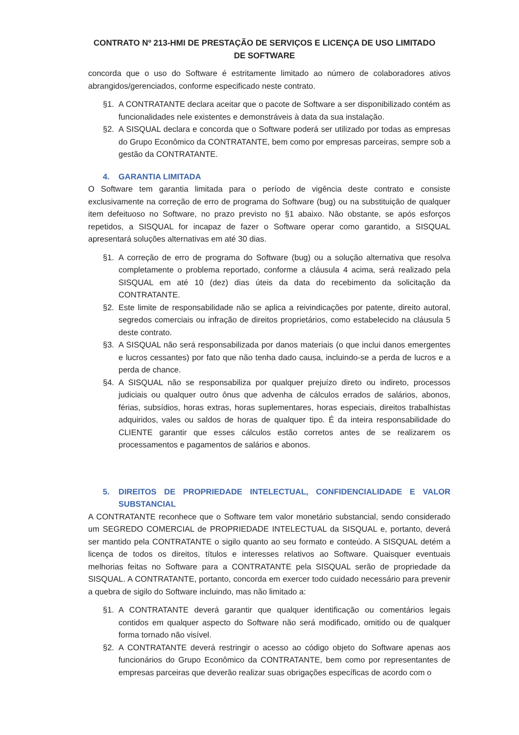CONTRATO Nº 213-HMI DE PRESTAÇÃO DE SERVIÇOS E LICENÇA DE USO LIMITADO
DE SOFTWARE
concorda que o uso do Software é estritamente limitado ao número de colaboradores ativos abrangidos/gerenciados, conforme especificado neste contrato.
§1. A CONTRATANTE declara aceitar que o pacote de Software a ser disponibilizado contém as funcionalidades nele existentes e demonstráveis à data da sua instalação.
§2. A SISQUAL declara e concorda que o Software poderá ser utilizado por todas as empresas do Grupo Econômico da CONTRATANTE, bem como por empresas parceiras, sempre sob a gestão da CONTRATANTE.
4. GARANTIA LIMITADA
O Software tem garantia limitada para o período de vigência deste contrato e consiste exclusivamente na correção de erro de programa do Software (bug) ou na substituição de qualquer item defeituoso no Software, no prazo previsto no §1 abaixo. Não obstante, se após esforços repetidos, a SISQUAL for incapaz de fazer o Software operar como garantido, a SISQUAL apresentará soluções alternativas em até 30 dias.
§1. A correção de erro de programa do Software (bug) ou a solução alternativa que resolva completamente o problema reportado, conforme a cláusula 4 acima, será realizado pela SISQUAL em até 10 (dez) dias úteis da data do recebimento da solicitação da CONTRATANTE.
§2. Este limite de responsabilidade não se aplica a reivindicações por patente, direito autoral, segredos comerciais ou infração de direitos proprietários, como estabelecido na cláusula 5 deste contrato.
§3. A SISQUAL não será responsabilizada por danos materiais (o que inclui danos emergentes e lucros cessantes) por fato que não tenha dado causa, incluindo-se a perda de lucros e a perda de chance.
§4. A SISQUAL não se responsabiliza por qualquer prejuízo direto ou indireto, processos judiciais ou qualquer outro ônus que advenha de cálculos errados de salários, abonos, férias, subsídios, horas extras, horas suplementares, horas especiais, direitos trabalhistas adquiridos, vales ou saldos de horas de qualquer tipo. É da inteira responsabilidade do CLIENTE garantir que esses cálculos estão corretos antes de se realizarem os processamentos e pagamentos de salários e abonos.
5. DIREITOS DE PROPRIEDADE INTELECTUAL, CONFIDENCIALIDADE E VALOR SUBSTANCIAL
A CONTRATANTE reconhece que o Software tem valor monetário substancial, sendo considerado um SEGREDO COMERCIAL de PROPRIEDADE INTELECTUAL da SISQUAL e, portanto, deverá ser mantido pela CONTRATANTE o sigilo quanto ao seu formato e conteúdo. A SISQUAL detém a licença de todos os direitos, títulos e interesses relativos ao Software. Quaisquer eventuais melhorias feitas no Software para a CONTRATANTE pela SISQUAL serão de propriedade da SISQUAL. A CONTRATANTE, portanto, concorda em exercer todo cuidado necessário para prevenir a quebra de sigilo do Software incluindo, mas não limitado a:
§1. A CONTRATANTE deverá garantir que qualquer identificação ou comentários legais contidos em qualquer aspecto do Software não será modificado, omitido ou de qualquer forma tornado não visível.
§2. A CONTRATANTE deverá restringir o acesso ao código objeto do Software apenas aos funcionários do Grupo Econômico da CONTRATANTE, bem como por representantes de empresas parceiras que deverão realizar suas obrigações específicas de acordo com o